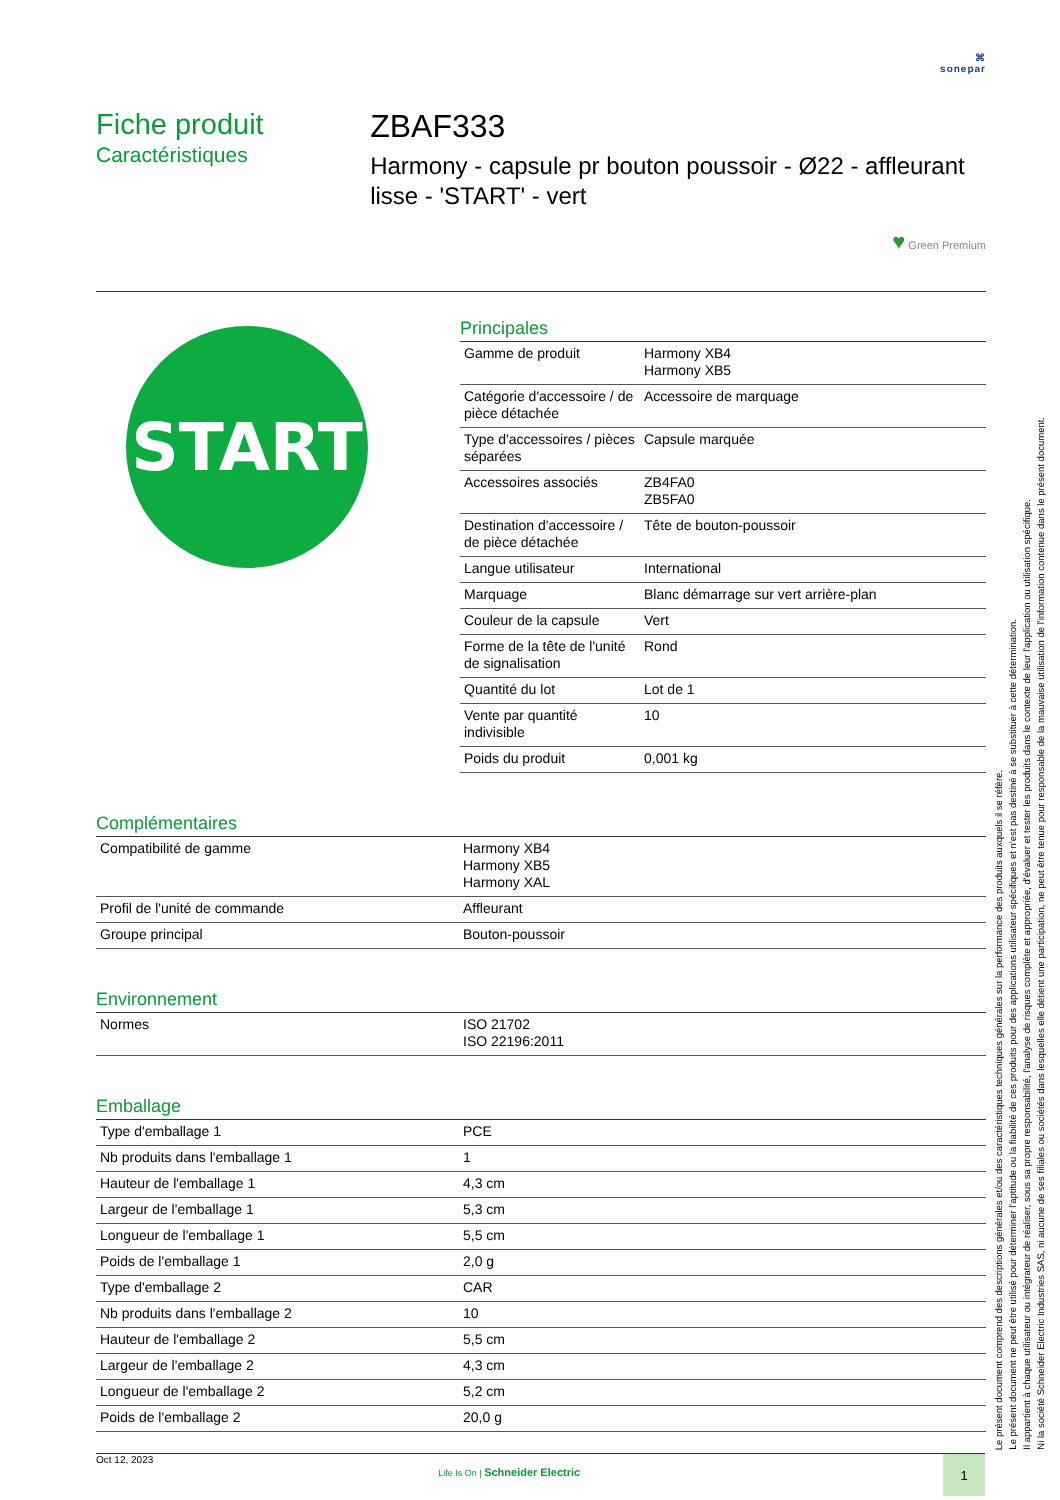⌘
sonepar
Fiche produit
Caractéristiques
ZBAF333
Harmony - capsule pr bouton poussoir - Ø22 - affleurant lisse - 'START' - vert
♥ Green Premium
START
Principales
| Gamme de produit | Harmony XB4 Harmony XB5 |
| Catégorie d'accessoire / de pièce détachée | Accessoire de marquage |
| Type d'accessoires / pièces séparées | Capsule marquée |
| Accessoires associés | ZB4FA0 ZB5FA0 |
| Destination d'accessoire / de pièce détachée | Tête de bouton-poussoir |
| Langue utilisateur | International |
| Marquage | Blanc démarrage sur vert arrière-plan |
| Couleur de la capsule | Vert |
| Forme de la tête de l'unité de signalisation | Rond |
| Quantité du lot | Lot de 1 |
| Vente par quantité indivisible | 10 |
| Poids du produit | 0,001 kg |
Complémentaires
| Compatibilité de gamme | Harmony XB4 Harmony XB5 Harmony XAL |
| Profil de l'unité de commande | Affleurant |
| Groupe principal | Bouton-poussoir |
Environnement
| Normes | ISO 21702 ISO 22196:2011 |
Emballage
| Type d'emballage 1 | PCE |
| Nb produits dans l'emballage 1 | 1 |
| Hauteur de l'emballage 1 | 4,3 cm |
| Largeur de l'emballage 1 | 5,3 cm |
| Longueur de l'emballage 1 | 5,5 cm |
| Poids de l'emballage 1 | 2,0 g |
| Type d'emballage 2 | CAR |
| Nb produits dans l'emballage 2 | 10 |
| Hauteur de l'emballage 2 | 5,5 cm |
| Largeur de l'emballage 2 | 4,3 cm |
| Longueur de l'emballage 2 | 5,2 cm |
| Poids de l'emballage 2 | 20,0 g |
Le présent document comprend des descriptions générales et/ou des caractéristiques techniques générales sur la performance des produits auxquels il se réfère.
Le présent document ne peut être utilisé pour déterminer l'aptitude ou la fiabilité de ces produits pour des applications utilisateur spécifiques et n'est pas destiné à se substituer à cette détermination.
Il appartient à chaque utilisateur ou intégrateur de réaliser, sous sa propre responsabilité, l'analyse de risques complète et appropriée, d'évaluer et tester les produits dans le contexte de leur l'application ou utilisation spécifique.
Ni la société Schneider Electric Industries SAS, ni aucune de ses filiales ou sociétés dans lesquelles elle détient une participation, ne peut être tenue pour responsable de la mauvaise utilisation de l'information contenue dans le présent document.
Oct 12, 2023
Life Is On | Schneider Electric
1